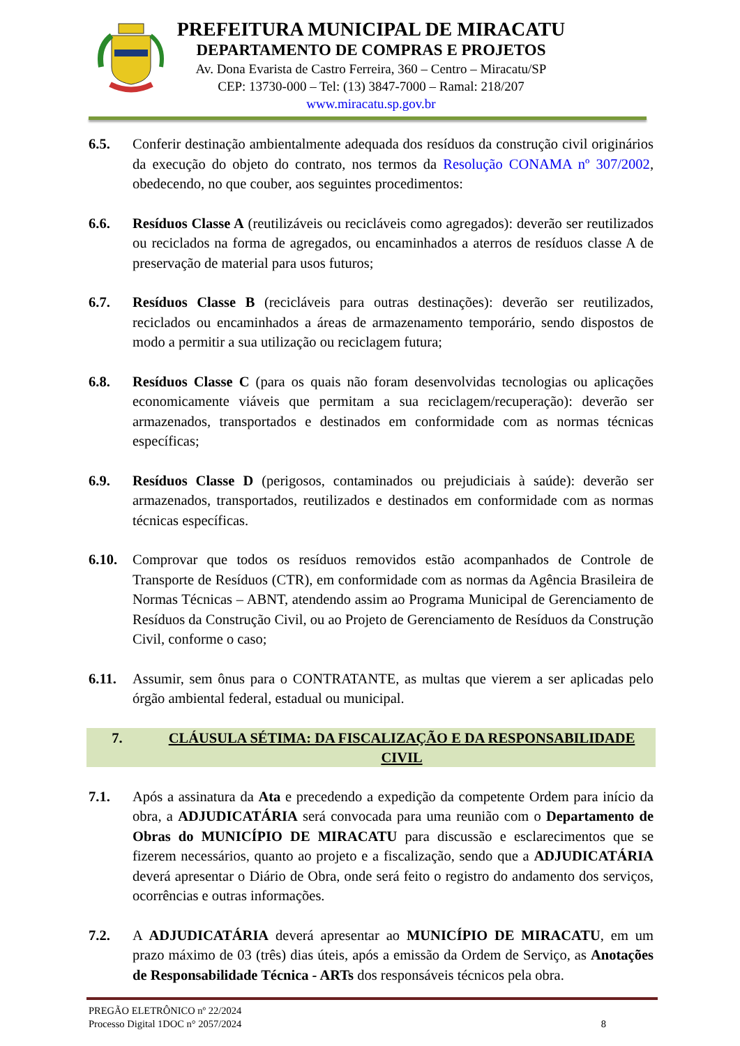PREFEITURA MUNICIPAL DE MIRACATU
DEPARTAMENTO DE COMPRAS E PROJETOS
Av. Dona Evarista de Castro Ferreira, 360 – Centro – Miracatu/SP
CEP: 13730-000 – Tel: (13) 3847-7000 – Ramal: 218/207
www.miracatu.sp.gov.br
6.5. Conferir destinação ambientalmente adequada dos resíduos da construção civil originários da execução do objeto do contrato, nos termos da Resolução CONAMA nº 307/2002, obedecendo, no que couber, aos seguintes procedimentos:
6.6. Resíduos Classe A (reutilizáveis ou recicláveis como agregados): deverão ser reutilizados ou reciclados na forma de agregados, ou encaminhados a aterros de resíduos classe A de preservação de material para usos futuros;
6.7. Resíduos Classe B (recicláveis para outras destinações): deverão ser reutilizados, reciclados ou encaminhados a áreas de armazenamento temporário, sendo dispostos de modo a permitir a sua utilização ou reciclagem futura;
6.8. Resíduos Classe C (para os quais não foram desenvolvidas tecnologias ou aplicações economicamente viáveis que permitam a sua reciclagem/recuperação): deverão ser armazenados, transportados e destinados em conformidade com as normas técnicas específicas;
6.9. Resíduos Classe D (perigosos, contaminados ou prejudiciais à saúde): deverão ser armazenados, transportados, reutilizados e destinados em conformidade com as normas técnicas específicas.
6.10. Comprovar que todos os resíduos removidos estão acompanhados de Controle de Transporte de Resíduos (CTR), em conformidade com as normas da Agência Brasileira de Normas Técnicas – ABNT, atendendo assim ao Programa Municipal de Gerenciamento de Resíduos da Construção Civil, ou ao Projeto de Gerenciamento de Resíduos da Construção Civil, conforme o caso;
6.11. Assumir, sem ônus para o CONTRATANTE, as multas que vierem a ser aplicadas pelo órgão ambiental federal, estadual ou municipal.
7. CLÁUSULA SÉTIMA: DA FISCALIZAÇÃO E DA RESPONSABILIDADE CIVIL
7.1. Após a assinatura da Ata e precedendo a expedição da competente Ordem para início da obra, a ADJUDICATÁRIA será convocada para uma reunião com o Departamento de Obras do MUNICÍPIO DE MIRACATU para discussão e esclarecimentos que se fizerem necessários, quanto ao projeto e a fiscalização, sendo que a ADJUDICATÁRIA deverá apresentar o Diário de Obra, onde será feito o registro do andamento dos serviços, ocorrências e outras informações.
7.2. A ADJUDICATÁRIA deverá apresentar ao MUNICÍPIO DE MIRACATU, em um prazo máximo de 03 (três) dias úteis, após a emissão da Ordem de Serviço, as Anotações de Responsabilidade Técnica - ARTs dos responsáveis técnicos pela obra.
PREGÃO ELETRÔNICO nº 22/2024
Processo Digital 1DOC n° 2057/2024
8